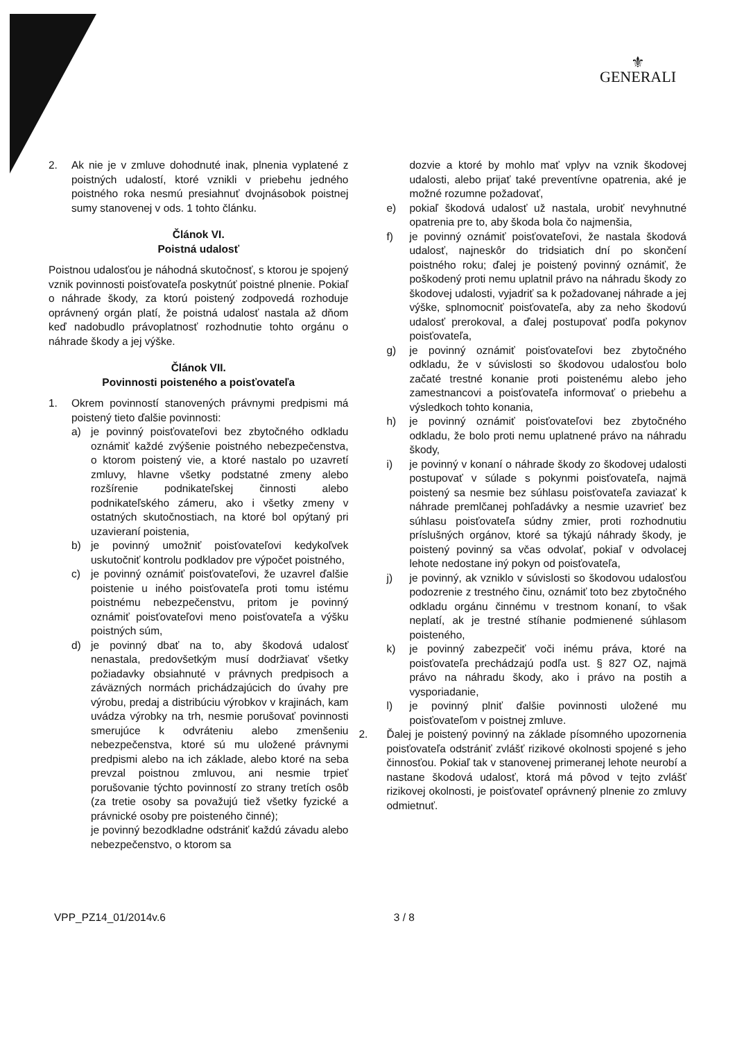⚜
GENERALI
2. Ak nie je v zmluve dohodnuté inak, plnenia vyplatené z poistných udalostí, ktoré vznikli v priebehu jedného poistného roka nesmú presiahnuť dvojnásobok poistnej sumy stanovenej v ods. 1 tohto článku.
Článok VI.
Poistná udalosť
Poistnou udalosťou je náhodná skutočnosť, s ktorou je spojený vznik povinnosti poisťovateľa poskytnúť poistné plnenie. Pokiaľ o náhrade škody, za ktorú poistený zodpovedá rozhoduje oprávnený orgán platí, že poistná udalosť nastala až dňom keď nadobudlo právoplatnosť rozhodnutie tohto orgánu o náhrade škody a jej výške.
Článok VII.
Povinnosti poisteného a poisťovateľa
1. Okrem povinností stanovených právnymi predpismi má poistený tieto ďalšie povinnosti:
a) je povinný poisťovateľovi bez zbytočného odkladu oznámiť každé zvýšenie poistného nebezpečenstva, o ktorom poistený vie, a ktoré nastalo po uzavretí zmluvy, hlavne všetky podstatné zmeny alebo rozšírenie podnikateľskej činnosti alebo podnikateľského zámeru, ako i všetky zmeny v ostatných skutočnostiach, na ktoré bol opýtaný pri uzavieraní poistenia,
b) je povinný umožniť poisťovateľovi kedykoľvek uskutočniť kontrolu podkladov pre výpočet poistného,
c) je povinný oznámiť poisťovateľovi, že uzavrel ďalšie poistenie u iného poisťovateľa proti tomu istému poistnému nebezpečenstvu, pritom je povinný oznámiť poisťovateľovi meno poisťovateľa a výšku poistných súm,
d) je povinný dbať na to, aby škodová udalosť nenastala, predovšetkým musí dodržiavať všetky požiadavky obsiahnuté v právnych predpisoch a záväzných normách prichádzajúcich do úvahy pre výrobu, predaj a distribúciu výrobkov v krajinách, kam uvádza výrobky na trh, nesmie porušovať povinnosti smerujúce k odvráteniu alebo zmenšeniu nebezpečenstva, ktoré sú mu uložené právnymi predpismi alebo na ich základe, alebo ktoré na seba prevzal poistnou zmluvou, ani nesmie trpieť porušovanie týchto povinností zo strany tretích osôb (za tretie osoby sa považujú tiež všetky fyzické a právnické osoby pre poisteného činné);
je povinný bezodkladne odstrániť každú závadu alebo nebezpečenstvo, o ktorom sa
dozvie a ktoré by mohlo mať vplyv na vznik škodovej udalosti, alebo prijať také preventívne opatrenia, aké je možné rozumne požadovať,
e) pokiaľ škodová udalosť už nastala, urobiť nevyhnutné opatrenia pre to, aby škoda bola čo najmenšia,
f) je povinný oznámiť poisťovateľovi, že nastala škodová udalosť, najneskôr do tridsiatich dní po skončení poistného roku; ďalej je poistený povinný oznámiť, že poškodený proti nemu uplatnil právo na náhradu škody zo škodovej udalosti, vyjadriť sa k požadovanej náhrade a jej výške, splnomocniť poisťovateľa, aby za neho škodovú udalosť prerokoval, a ďalej postupovať podľa pokynov poisťovateľa,
g) je povinný oznámiť poisťovateľovi bez zbytočného odkladu, že v súvislosti so škodovou udalosťou bolo začaté trestné konanie proti poistenému alebo jeho zamestnancovi a poisťovateľa informovať o priebehu a výsledkoch tohto konania,
h) je povinný oznámiť poisťovateľovi bez zbytočného odkladu, že bolo proti nemu uplatnené právo na náhradu škody,
i) je povinný v konaní o náhrade škody zo škodovej udalosti postupovať v súlade s pokynmi poisťovateľa, najmä poistený sa nesmie bez súhlasu poisťovateľa zaviazať k náhrade premlčanej pohľadávky a nesmie uzavrieť bez súhlasu poisťovateľa súdny zmier, proti rozhodnutiu príslušných orgánov, ktoré sa týkajú náhrady škody, je poistený povinný sa včas odvolať, pokiaľ v odvolacej lehote nedostane iný pokyn od poisťovateľa,
j) je povinný, ak vzniklo v súvislosti so škodovou udalosťou podozrenie z trestného činu, oznámiť toto bez zbytočného odkladu orgánu činnému v trestnom konaní, to však neplatí, ak je trestné stíhanie podmienené súhlasom poisteného,
k) je povinný zabezpečiť voči inému práva, ktoré na poisťovateľa prechádzajú podľa ust. § 827 OZ, najmä právo na náhradu škody, ako i právo na postih a vysporiadanie,
l) je povinný plniť ďalšie povinnosti uložené mu poisťovateľom v poistnej zmluve.
2. Ďalej je poistený povinný na základe písomného upozornenia poisťovateľa odstrániť zvlášť rizikové okolnosti spojené s jeho činnosťou. Pokiaľ tak v stanovenej primeranej lehote neurobí a nastane škodová udalosť, ktorá má pôvod v tejto zvlášť rizikovej okolnosti, je poisťovateľ oprávnený plnenie zo zmluvy odmietnuť.
VPP_PZ14_01/2014v.6 3 / 8